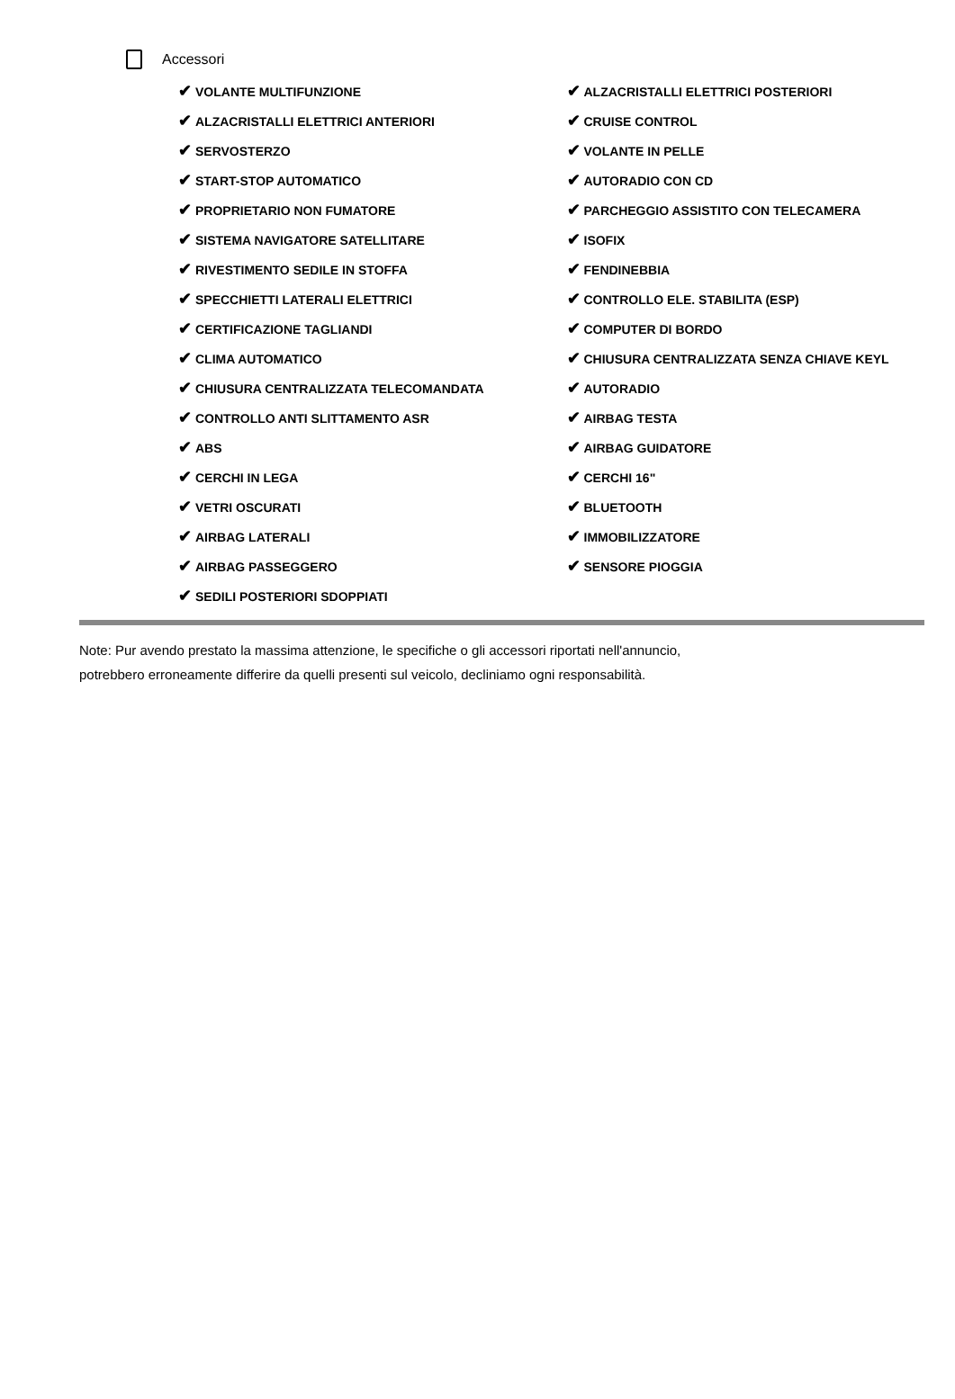Accessori
✔ VOLANTE MULTIFUNZIONE
✔ ALZACRISTALLI ELETTRICI ANTERIORI
✔ SERVOSTERZO
✔ START-STOP AUTOMATICO
✔ PROPRIETARIO NON FUMATORE
✔ SISTEMA NAVIGATORE SATELLITARE
✔ RIVESTIMENTO SEDILE IN STOFFA
✔ SPECCHIETTI LATERALI ELETTRICI
✔ CERTIFICAZIONE TAGLIANDI
✔ CLIMA AUTOMATICO
✔ CHIUSURA CENTRALIZZATA TELECOMANDATA
✔ CONTROLLO ANTI SLITTAMENTO ASR
✔ ABS
✔ CERCHI IN LEGA
✔ VETRI OSCURATI
✔ AIRBAG LATERALI
✔ AIRBAG PASSEGGERO
✔ SEDILI POSTERIORI SDOPPIATI
✔ ALZACRISTALLI ELETTRICI POSTERIORI
✔ CRUISE CONTROL
✔ VOLANTE IN PELLE
✔ AUTORADIO CON CD
✔ PARCHEGGIO ASSISTITO CON TELECAMERA
✔ ISOFIX
✔ FENDINEBBIA
✔ CONTROLLO ELE. STABILITA (ESP)
✔ COMPUTER DI BORDO
✔ CHIUSURA CENTRALIZZATA SENZA CHIAVE KEYL
✔ AUTORADIO
✔ AIRBAG TESTA
✔ AIRBAG GUIDATORE
✔ CERCHI 16"
✔ BLUETOOTH
✔ IMMOBILIZZATORE
✔ SENSORE PIOGGIA
Note: Pur avendo prestato la massima attenzione, le specifiche o gli accessori riportati nell'annuncio,
potrebbero erroneamente differire da quelli presenti sul veicolo, decliniamo ogni responsabilità.